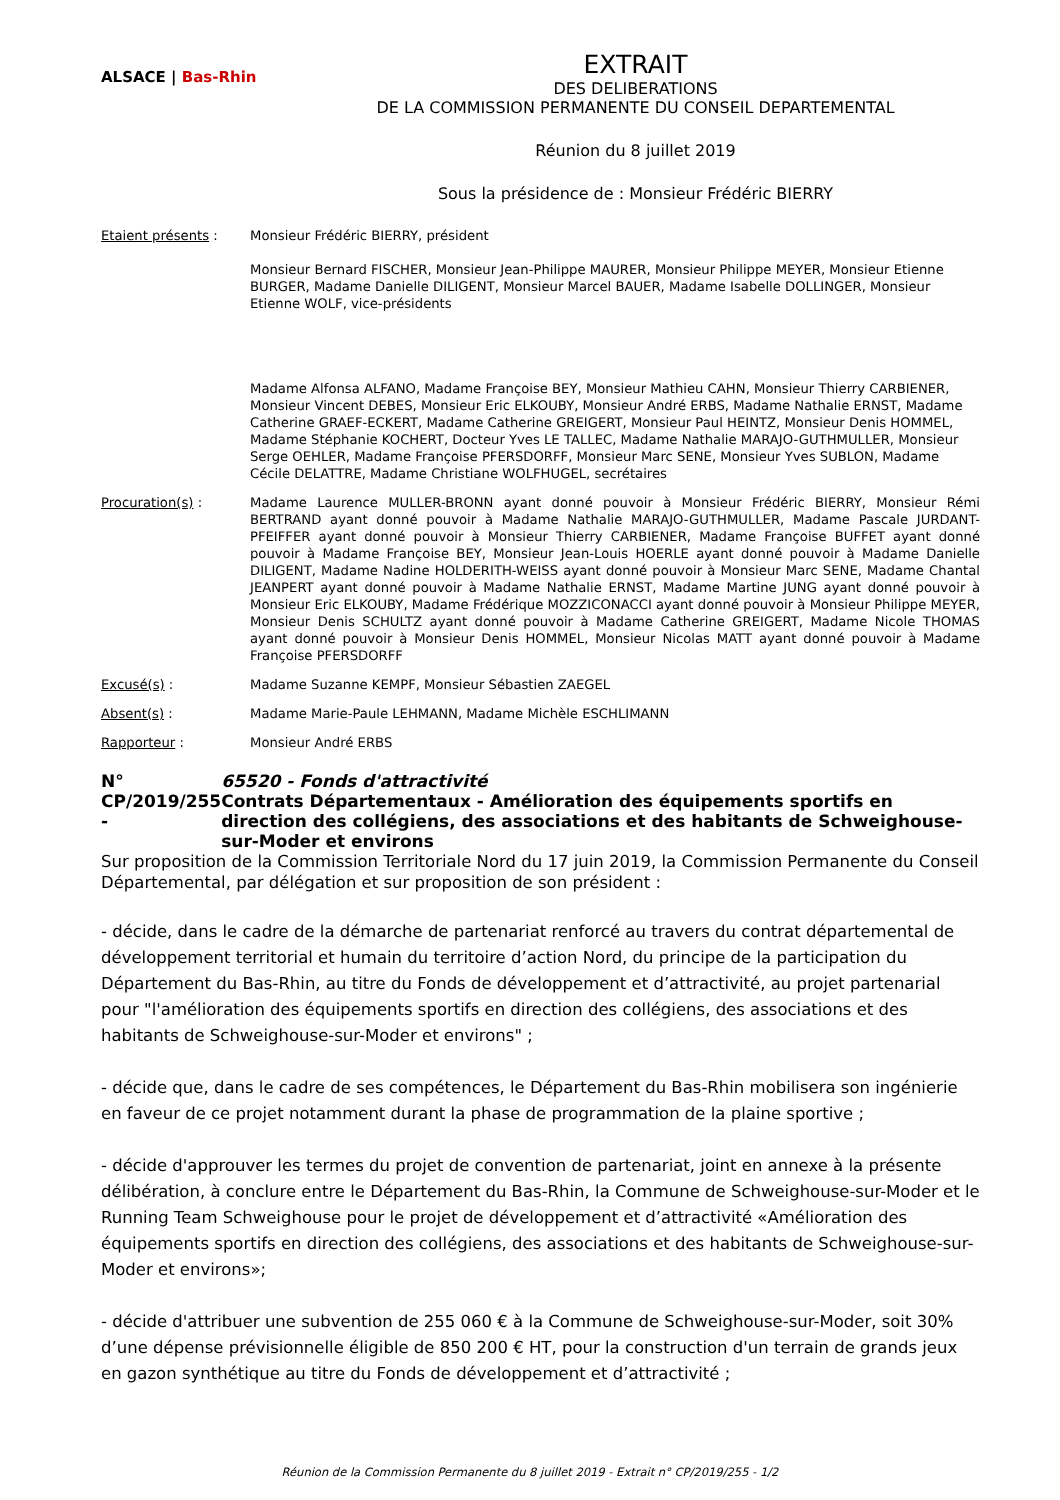ALSACE | Bas-Rhin
EXTRAIT
DES DELIBERATIONS
DE LA COMMISSION PERMANENTE DU CONSEIL DEPARTEMENTAL
Réunion du 8 juillet 2019
Sous la présidence de : Monsieur Frédéric BIERRY
Etaient présents : Monsieur Frédéric BIERRY, président
Monsieur Bernard FISCHER, Monsieur Jean-Philippe MAURER, Monsieur Philippe MEYER, Monsieur Etienne BURGER, Madame Danielle DILIGENT, Monsieur Marcel BAUER, Madame Isabelle DOLLINGER, Monsieur Etienne WOLF, vice-présidents
Madame Alfonsa ALFANO, Madame Françoise BEY, Monsieur Mathieu CAHN, Monsieur Thierry CARBIENER, Monsieur Vincent DEBES, Monsieur Eric ELKOUBY, Monsieur André ERBS, Madame Nathalie ERNST, Madame Catherine GRAEF-ECKERT, Madame Catherine GREIGERT, Monsieur Paul HEINTZ, Monsieur Denis HOMMEL, Madame Stéphanie KOCHERT, Docteur Yves LE TALLEC, Madame Nathalie MARAJO-GUTHMULLER, Monsieur Serge OEHLER, Madame Françoise PFERSDORFF, Monsieur Marc SENE, Monsieur Yves SUBLON, Madame Cécile DELATTRE, Madame Christiane WOLFHUGEL, secrétaires
Procuration(s) : Madame Laurence MULLER-BRONN ayant donné pouvoir à Monsieur Frédéric BIERRY, Monsieur Rémi BERTRAND ayant donné pouvoir à Madame Nathalie MARAJO-GUTHMULLER, Madame Pascale JURDANT-PFEIFFER ayant donné pouvoir à Monsieur Thierry CARBIENER, Madame Françoise BUFFET ayant donné pouvoir à Madame Françoise BEY, Monsieur Jean-Louis HOERLE ayant donné pouvoir à Madame Danielle DILIGENT, Madame Nadine HOLDERITH-WEISS ayant donné pouvoir à Monsieur Marc SENE, Madame Chantal JEANPERT ayant donné pouvoir à Madame Nathalie ERNST, Madame Martine JUNG ayant donné pouvoir à Monsieur Eric ELKOUBY, Madame Frédérique MOZZICONACCI ayant donné pouvoir à Monsieur Philippe MEYER, Monsieur Denis SCHULTZ ayant donné pouvoir à Madame Catherine GREIGERT, Madame Nicole THOMAS ayant donné pouvoir à Monsieur Denis HOMMEL, Monsieur Nicolas MATT ayant donné pouvoir à Madame Françoise PFERSDORFF
Excusé(s) : Madame Suzanne KEMPF, Monsieur Sébastien ZAEGEL
Absent(s) : Madame Marie-Paule LEHMANN, Madame Michèle ESCHLIMANN
Rapporteur : Monsieur André ERBS
N° CP/2019/255 - 65520 - Fonds d'attractivité
Contrats Départementaux - Amélioration des équipements sportifs en direction des collégiens, des associations et des habitants de Schweighouse-sur-Moder et environs
Sur proposition de la Commission Territoriale Nord du 17 juin 2019, la Commission Permanente du Conseil Départemental, par délégation et sur proposition de son président :
- décide, dans le cadre de la démarche de partenariat renforcé au travers du contrat départemental de développement territorial et humain du territoire d’action Nord, du principe de la participation du Département du Bas-Rhin, au titre du Fonds de développement et d’attractivité, au projet partenarial pour "l'amélioration des équipements sportifs en direction des collégiens, des associations et des habitants de Schweighouse-sur-Moder et environs" ;
- décide que, dans le cadre de ses compétences, le Département du Bas-Rhin mobilisera son ingénierie en faveur de ce projet notamment durant la phase de programmation de la plaine sportive ;
- décide d'approuver les termes du projet de convention de partenariat, joint en annexe à la présente délibération, à conclure entre le Département du Bas-Rhin, la Commune de Schweighouse-sur-Moder et le Running Team Schweighouse pour le projet de développement et d’attractivité «Amélioration des équipements sportifs en direction des collégiens, des associations et des habitants de Schweighouse-sur-Moder et environs»;
- décide d'attribuer une subvention de 255 060 € à la Commune de Schweighouse-sur-Moder, soit 30% d’une dépense prévisionnelle éligible de 850 200 € HT, pour la construction d'un terrain de grands jeux en gazon synthétique au titre du Fonds de développement et d’attractivité ;
Réunion de la Commission Permanente du 8 juillet 2019 - Extrait n° CP/2019/255 - 1/2